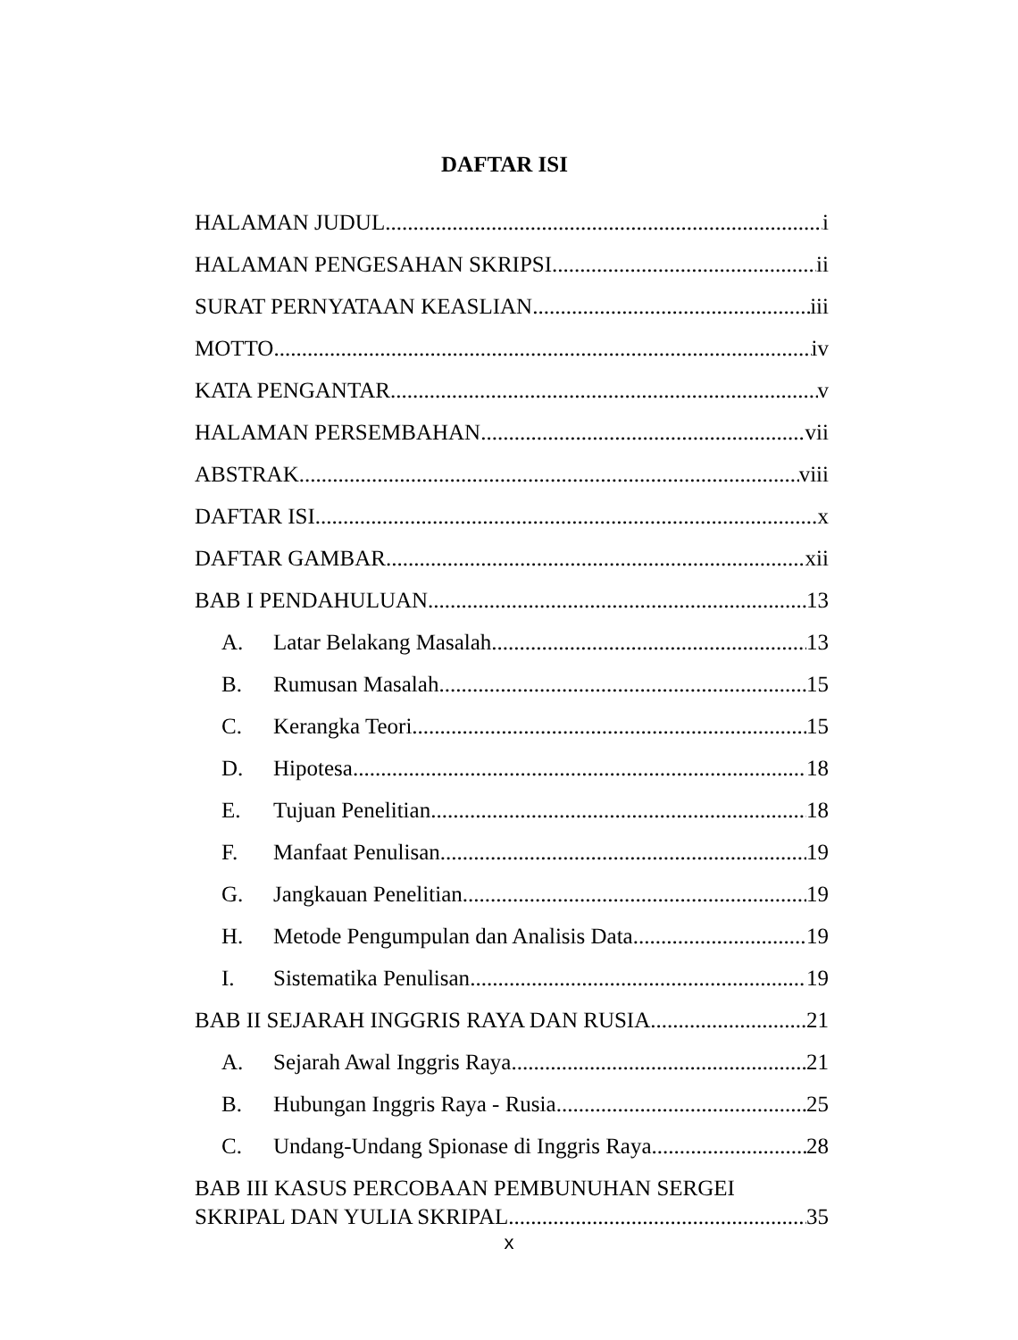DAFTAR ISI
HALAMAN JUDUL i
HALAMAN PENGESAHAN SKRIPSI ii
SURAT PERNYATAAN KEASLIAN iii
MOTTO iv
KATA PENGANTAR v
HALAMAN PERSEMBAHAN vii
ABSTRAK viii
DAFTAR ISI x
DAFTAR GAMBAR xii
BAB I PENDAHULUAN 13
A. Latar Belakang Masalah 13
B. Rumusan Masalah 15
C. Kerangka Teori 15
D. Hipotesa 18
E. Tujuan Penelitian 18
F. Manfaat Penulisan 19
G. Jangkauan Penelitian 19
H. Metode Pengumpulan dan Analisis Data 19
I. Sistematika Penulisan 19
BAB II SEJARAH INGGRIS RAYA DAN RUSIA 21
A. Sejarah Awal Inggris Raya 21
B. Hubungan Inggris Raya - Rusia 25
C. Undang-Undang Spionase di Inggris Raya 28
BAB III KASUS PERCOBAAN PEMBUNUHAN SERGEI
SKRIPAL DAN YULIA SKRIPAL 35
x